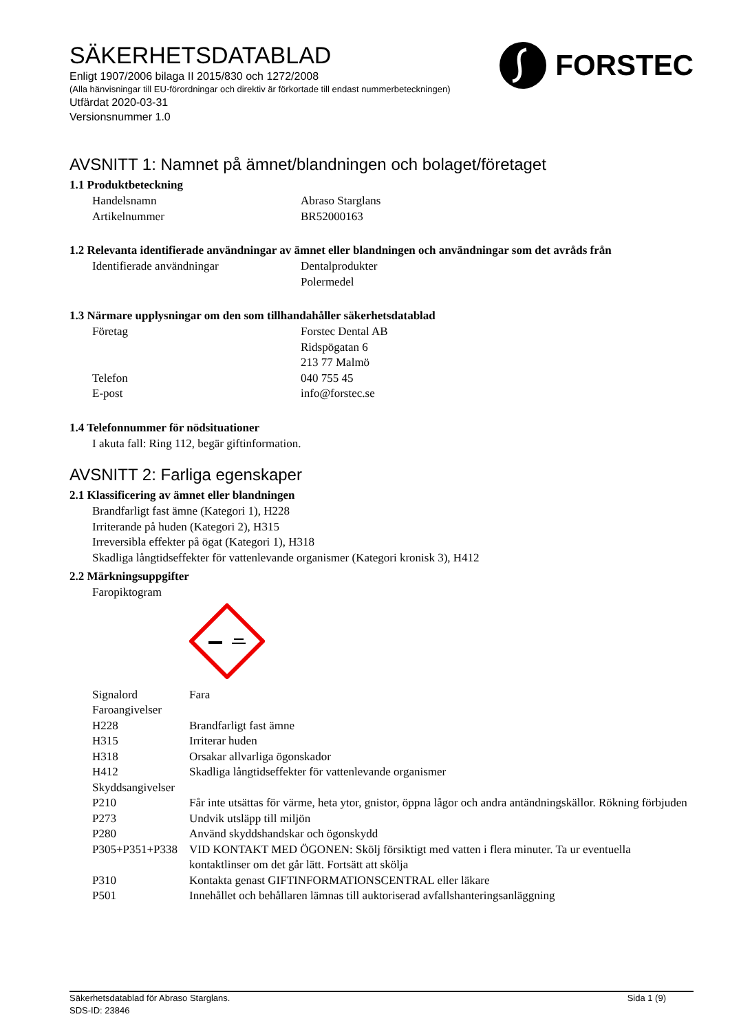FORSTEC
SÄKERHETSDATABLAD
Enligt 1907/2006 bilaga II 2015/830 och 1272/2008
(Alla hänvisningar till EU-förordningar och direktiv är förkortade till endast nummerbeteckningen)
Utfärdat 2020-03-31
Versionsnummer 1.0
AVSNITT 1: Namnet på ämnet/blandningen och bolaget/företaget
1.1 Produktbeteckning
| Handelsnamn | Abraso Starglans |
| Artikelnummer | BR52000163 |
1.2 Relevanta identifierade användningar av ämnet eller blandningen och användningar som det avråds från
| Identifierade användningar | Dentalprodukter Polermedel |
1.3 Närmare upplysningar om den som tillhandahåller säkerhetsdatablad
| Företag | Forstec Dental AB Ridspögatan 6 213 77 Malmö |
| Telefon | 040 755 45 |
| E-post | info@forstec.se |
1.4 Telefonnummer för nödsituationer
I akuta fall: Ring 112, begär giftinformation.
AVSNITT 2: Farliga egenskaper
2.1 Klassificering av ämnet eller blandningen
Brandfarligt fast ämne (Kategori 1), H228
Irriterande på huden (Kategori 2), H315
Irreversibla effekter på ögat (Kategori 1), H318
Skadliga långtidseffekter för vattenlevande organismer (Kategori kronisk 3), H412
2.2 Märkningsuppgifter
Faropiktogram
| Signalord | Fara |
| Faroangivelser | |
| H228 | Brandfarligt fast ämne |
| H315 | Irriterar huden |
| H318 | Orsakar allvarliga ögonskador |
| H412 | Skadliga långtidseffekter för vattenlevande organismer |
| Skyddsangivelser | |
| P210 | Får inte utsättas för värme, heta ytor, gnistor, öppna lågor och andra antändningskällor. Rökning förbjuden |
| P273 | Undvik utsläpp till miljön |
| P280 | Använd skyddshandskar och ögonskydd |
| P305+P351+P338 | VID KONTAKT MED ÖGONEN: Skölj försiktigt med vatten i flera minuter. Ta ur eventuella kontaktlinser om det går lätt. Fortsätt att skölja |
| P310 | Kontakta genast GIFTINFORMATIONSCENTRAL eller läkare |
| P501 | Innehållet och behållaren lämnas till auktoriserad avfallshanteringsanläggning |
Säkerhetsdatablad för Abraso Starglans.
SDS-ID: 23846
Sida 1 (9)